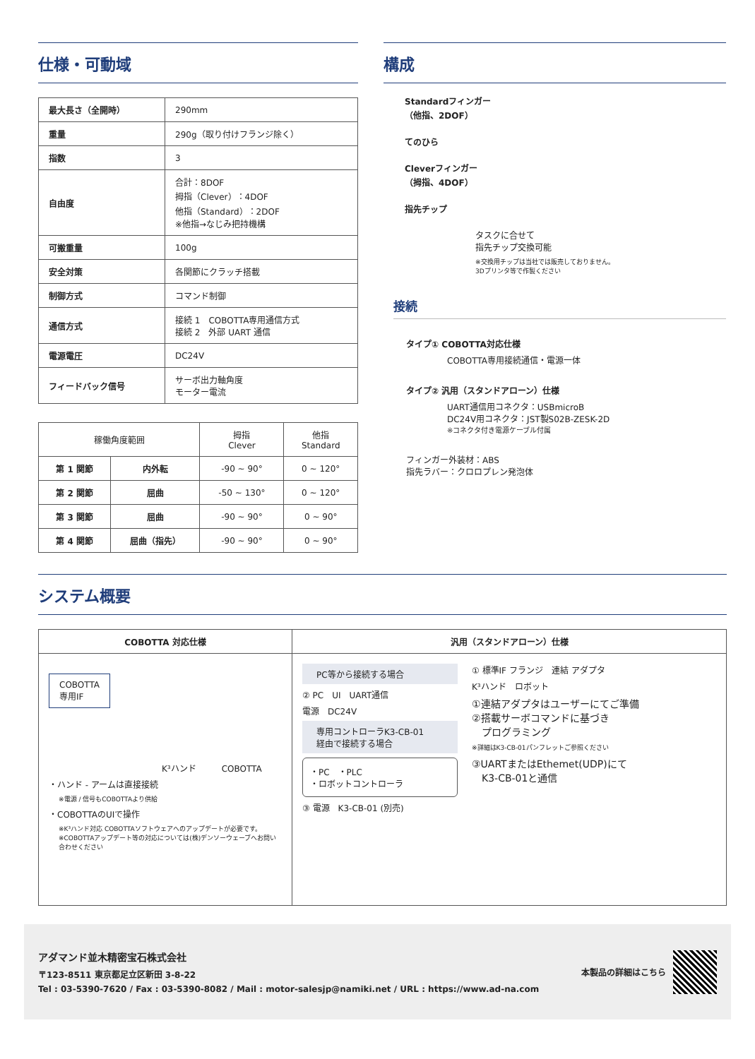仕様・可動域
| 最大長さ（全開時） | 290mm |
| 重量 | 290g（取り付けフランジ除く） |
| 指数 | 3 |
| 自由度 | 合計：8DOF 拇指（Clever）：4DOF 他指（Standard）：2DOF ※他指→なじみ把持機構 |
| 可搬重量 | 100g |
| 安全対策 | 各関節にクラッチ搭載 |
| 制御方式 | コマンド制御 |
| 通信方式 | 接続 1 COBOTTA専用通信方式 接続 2 外部 UART 通信 |
| 電源電圧 | DC24V |
| フィードバック信号 | サーボ出力軸角度 モーター電流 |
| 稼働角度範囲 | | 拇指 Clever | 他指 Standard |
| --- | --- | --- | --- |
| 第 1 関節 | 内外転 | -90 ~ 90° | 0 ~ 120° |
| 第 2 関節 | 屈曲 | -50 ~ 130° | 0 ~ 120° |
| 第 3 関節 | 屈曲 | -90 ~ 90° | 0 ~ 90° |
| 第 4 関節 | 屈曲（指先） | -90 ~ 90° | 0 ~ 90° |
構成
Standardフィンガー
（他指、2DOF）
てのひら
Cleverフィンガー
（拇指、4DOF）
指先チップ
タスクに合せて
指先チップ交換可能
※交換用チップは当社では販売しておりません。
3Dプリンタ等で作製ください
接続
タイプ① COBOTTA対応仕様
COBOTTA専用接続通信・電源一体
タイプ② 汎用（スタンドアローン）仕様
UART通信用コネクタ：USBmicroB
DC24V用コネクタ：JST製S02B-ZESK-2D
※コネクタ付き電源ケーブル付属
フィンガー外装材：ABS
指先ラバー：クロロプレン発泡体
システム概要
| COBOTTA 対応仕様 | 汎用（スタンドアローン）仕様 |
| --- | --- |
| COBOTTA 専用IF K³ハンド COBOTTA ・ハンド - アームは直接接続 ※電源 / 信号もCOBOTTAより供給 ・COBOTTAのUIで操作 ※K³ハンド対応 COBOTTAソフトウェアへのアップデートが必要です。 ※COBOTTAアップデート等の対応については(株)デンソーウェーブへお問い合わせください | PC等から接続する場合 ② PC UI UART通信 電源 DC24V 専用コントローラK3-CB-01 経由で接続する場合 ・PC ・PLC ・ロボットコントローラ ③ 電源 K3-CB-01 (別売) ① 標準IF フランジ 連結 アダプタ K³ハンド ロボット ①連結アダプタはユーザーにてご準備 ②搭載サーボコマンドに基づき プログラミング ※詳細はK3-CB-01パンフレットご参照ください ③UARTまたはEthemet(UDP)にて K3-CB-01と通信 |
アダマンド並木精密宝石株式会社
〒123-8511 東京都足立区新田 3-8-22
Tel : 03-5390-7620 / Fax : 03-5390-8082 / Mail : motor-salesjp@namiki.net / URL : https://www.ad-na.com
本製品の詳細はこちら